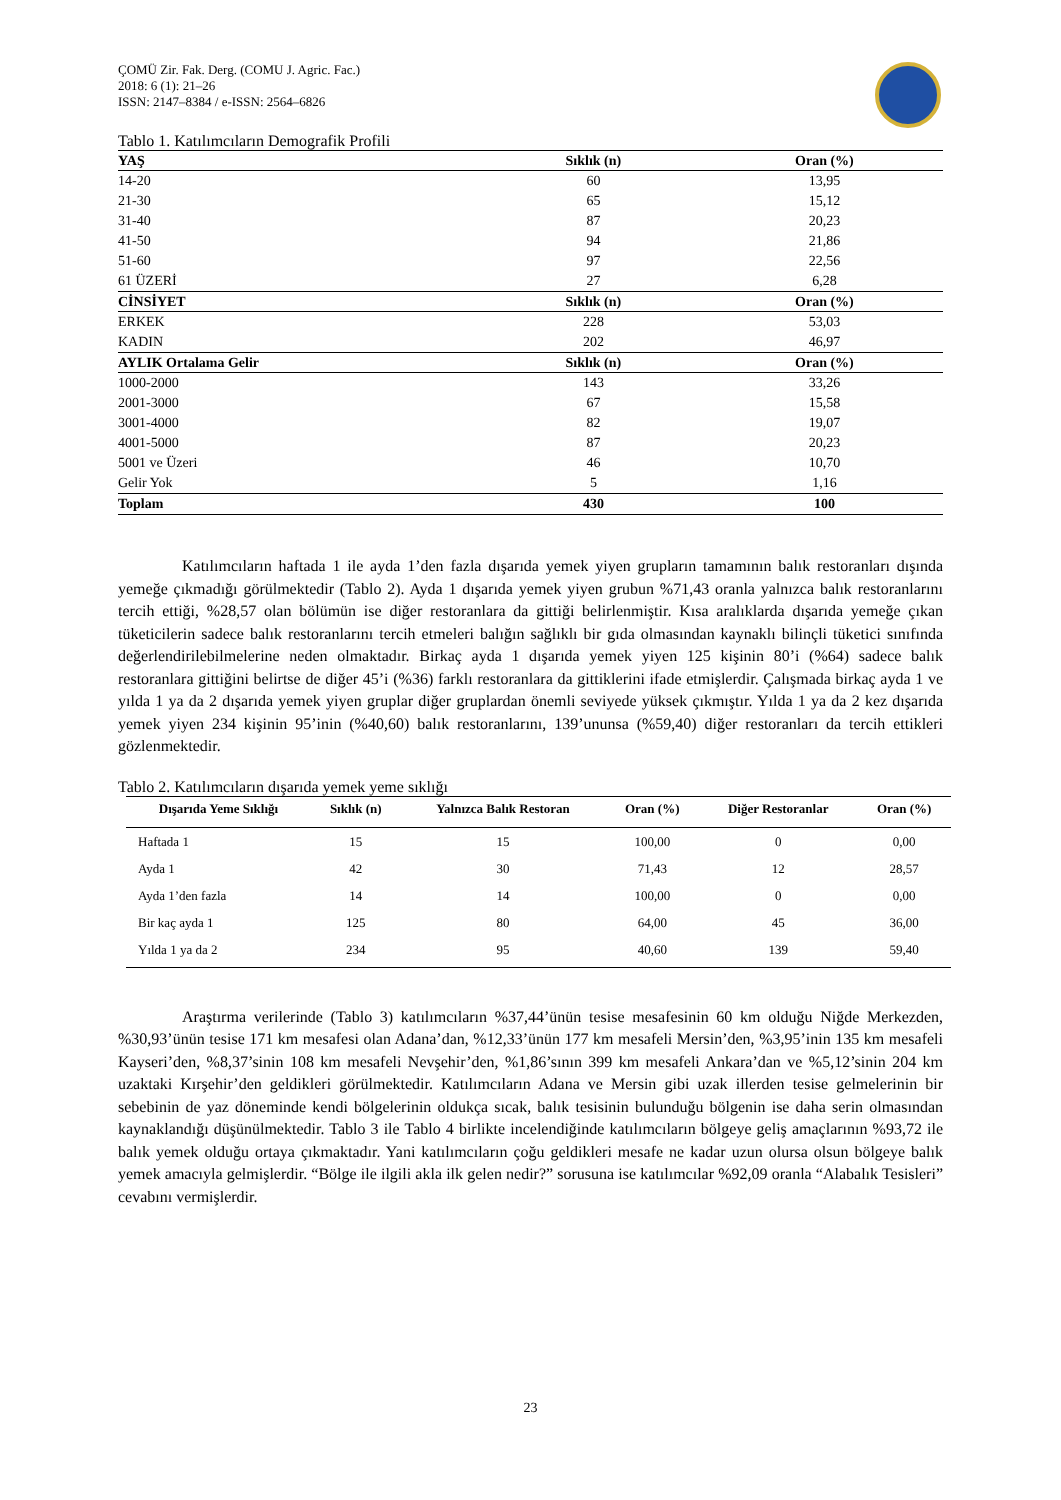ÇOMÜ Zir. Fak. Derg. (COMU J. Agric. Fac.)
2018: 6 (1): 21–26
ISSN: 2147–8384 / e-ISSN: 2564–6826
Tablo 1. Katılımcıların Demografik Profili
| YAŞ | Sıklık (n) | Oran (%) |
| --- | --- | --- |
| 14-20 | 60 | 13,95 |
| 21-30 | 65 | 15,12 |
| 31-40 | 87 | 20,23 |
| 41-50 | 94 | 21,86 |
| 51-60 | 97 | 22,56 |
| 61 ÜZERİ | 27 | 6,28 |
| CİNSİYET | Sıklık (n) | Oran (%) |
| ERKEK | 228 | 53,03 |
| KADIN | 202 | 46,97 |
| AYLIK Ortalama Gelir | Sıklık (n) | Oran (%) |
| 1000-2000 | 143 | 33,26 |
| 2001-3000 | 67 | 15,58 |
| 3001-4000 | 82 | 19,07 |
| 4001-5000 | 87 | 20,23 |
| 5001 ve Üzeri | 46 | 10,70 |
| Gelir Yok | 5 | 1,16 |
| Toplam | 430 | 100 |
Katılımcıların haftada 1 ile ayda 1’den fazla dışarıda yemek yiyen grupların tamamının balık restoranları dışında yemeğe çıkmadığı görülmektedir (Tablo 2). Ayda 1 dışarıda yemek yiyen grubun %71,43 oranla yalnızca balık restoranlarını tercih ettiği, %28,57 olan bölümün ise diğer restoranlara da gittiği belirlenmiştir. Kısa aralıklarda dışarıda yemeğe çıkan tüketicilerin sadece balık restoranlarını tercih etmeleri balığın sağlıklı bir gıda olmasından kaynaklı bilinçli tüketici sınıfında değerlendirilebilmelerine neden olmaktadır. Birkaç ayda 1 dışarıda yemek yiyen 125 kişinin 80’i (%64) sadece balık restoranlara gittiğini belirtse de diğer 45’i (%36) farklı restoranlara da gittiklerini ifade etmişlerdir. Çalışmada birkaç ayda 1 ve yılda 1 ya da 2 dışarıda yemek yiyen gruplar diğer gruplardan önemli seviyede yüksek çıkmıştır. Yılda 1 ya da 2 kez dışarıda yemek yiyen 234 kişinin 95’inin (%40,60) balık restoranlarını, 139’ununsa (%59,40) diğer restoranları da tercih ettikleri gözlenmektedir.
Tablo 2. Katılımcıların dışarıda yemek yeme sıklığı
| Dışarıda Yeme Sıklığı | Sıklık (n) | Yalnızca Balık Restoran | Oran (%) | Diğer Restoranlar | Oran (%) |
| --- | --- | --- | --- | --- | --- |
| Haftada 1 | 15 | 15 | 100,00 | 0 | 0,00 |
| Ayda 1 | 42 | 30 | 71,43 | 12 | 28,57 |
| Ayda 1’den fazla | 14 | 14 | 100,00 | 0 | 0,00 |
| Bir kaç ayda 1 | 125 | 80 | 64,00 | 45 | 36,00 |
| Yılda 1 ya da 2 | 234 | 95 | 40,60 | 139 | 59,40 |
Araştırma verilerinde (Tablo 3) katılımcıların %37,44’ünün tesise mesafesinin 60 km olduğu Niğde Merkezden, %30,93’ünün tesise 171 km mesafesi olan Adana’dan, %12,33’ünün 177 km mesafeli Mersin’den, %3,95’inin 135 km mesafeli Kayseri’den, %8,37’sinin 108 km mesafeli Nevşehir’den, %1,86’sının 399 km mesafeli Ankara’dan ve %5,12’sinin 204 km uzaktaki Kırşehir’den geldikleri görülmektedir. Katılımcıların Adana ve Mersin gibi uzak illerden tesise gelmelerinin bir sebebinin de yaz döneminde kendi bölgelerinin oldukça sıcak, balık tesisinin bulunduğu bölgenin ise daha serin olmasından kaynaklandığı düşünülmektedir. Tablo 3 ile Tablo 4 birlikte incelendiğinde katılımcıların bölgeye geliş amaçlarının %93,72 ile balık yemek olduğu ortaya çıkmaktadır. Yani katılımcıların çoğu geldikleri mesafe ne kadar uzun olursa olsun bölgeye balık yemek amacıyla gelmişlerdir. “Bölge ile ilgili akla ilk gelen nedir?” sorusuna ise katılımcılar %92,09 oranla “Alabalık Tesisleri” cevabını vermişlerdir.
23